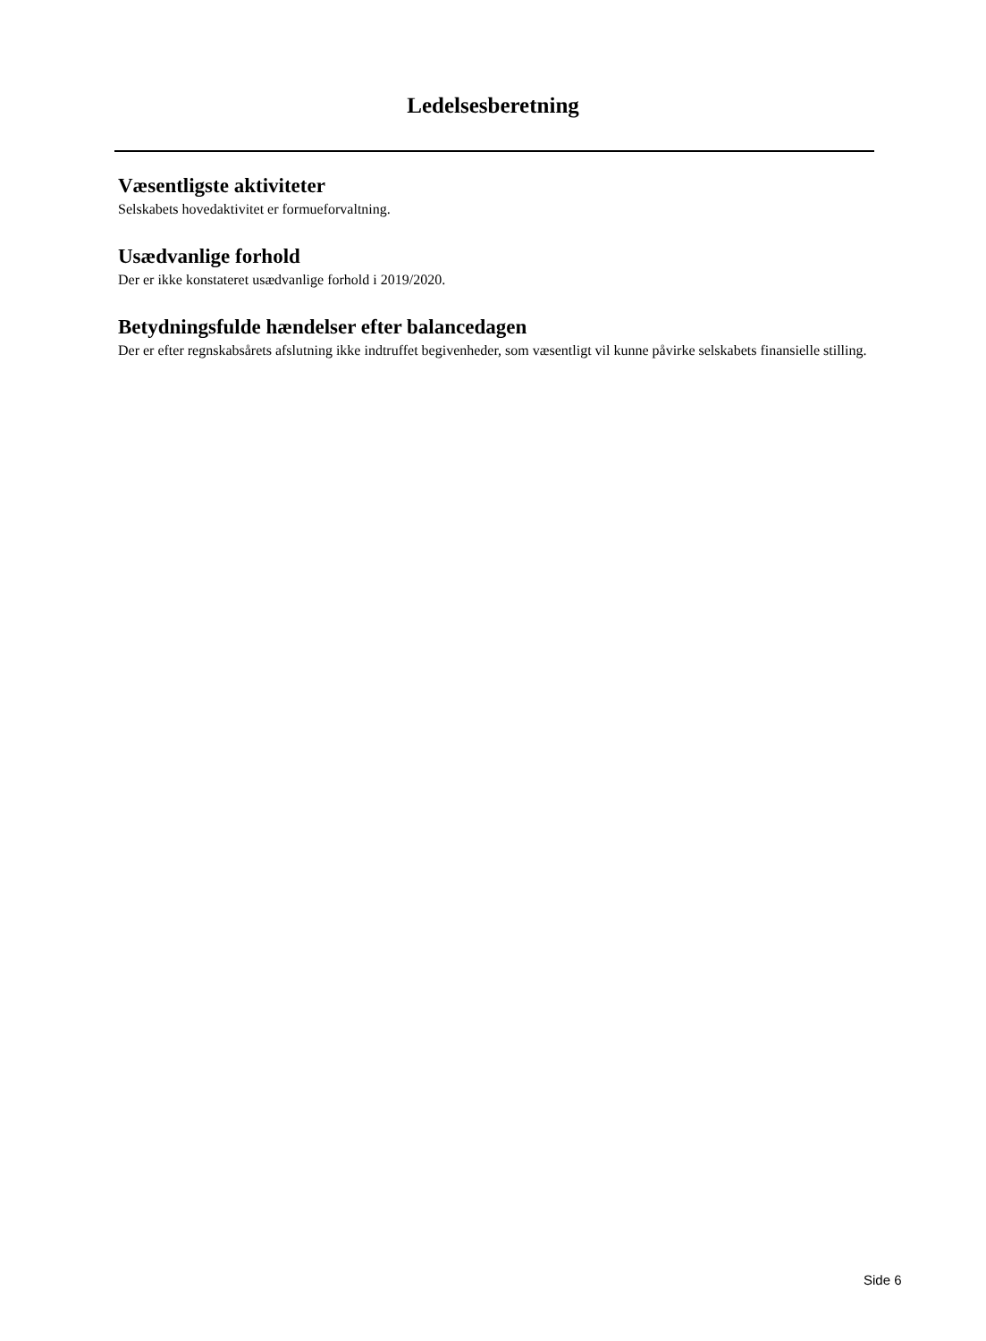Ledelsesberetning
Væsentligste aktiviteter
Selskabets hovedaktivitet er formueforvaltning.
Usædvanlige forhold
Der er ikke konstateret usædvanlige forhold i 2019/2020.
Betydningsfulde hændelser efter balancedagen
Der er efter regnskabsårets afslutning ikke indtruffet begivenheder, som væsentligt vil kunne påvirke selskabets finansielle stilling.
Side 6